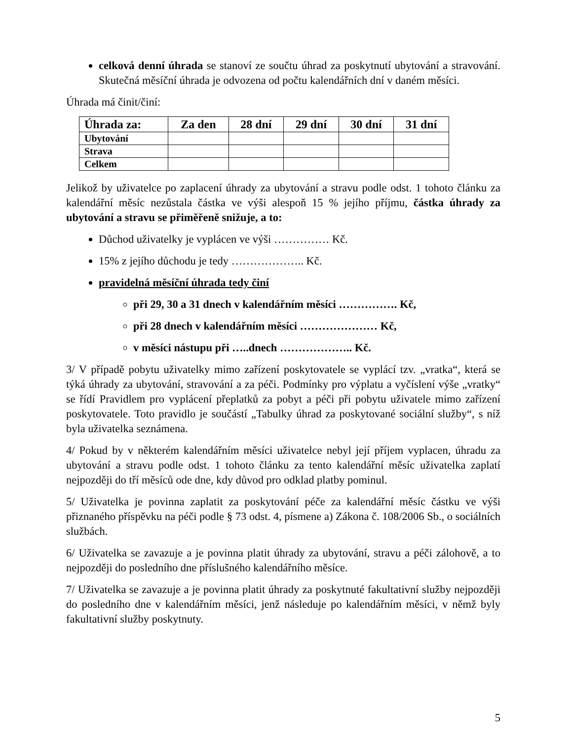celková denní úhrada se stanoví ze součtu úhrad za poskytnutí ubytování a stravování. Skutečná měsíční úhrada je odvozena od počtu kalendářních dní v daném měsíci.
Úhrada má činit/činí:
| Úhrada za: | Za den | 28 dní | 29 dní | 30 dní | 31 dní |
| --- | --- | --- | --- | --- | --- |
| Ubytování | | | | | |
| Strava | | | | | |
| Celkem | | | | | |
Jelikož by uživatelce po zaplacení úhrady za ubytování a stravu podle odst. 1 tohoto článku za kalendářní měsíc nezůstala částka ve výši alespoň 15 % jejího příjmu, částka úhrady za ubytování a stravu se přiměřeně snižuje, a to:
Důchod uživatelky je vyplácen ve výši …………… Kč.
15% z jejího důchodu je tedy ……………….. Kč.
pravidelná měsíční úhrada tedy činí
při 29, 30 a 31 dnech v kalendářním měsíci ……………. Kč,
při 28 dnech v kalendářním měsíci ………………… Kč,
v měsíci nástupu při …..dnech ……………….. Kč.
3/ V případě pobytu uživatelky mimo zařízení poskytovatele se vyplácí tzv. „vratka“, která se týká úhrady za ubytování, stravování a za péči. Podmínky pro výplatu a vyčíslení výše „vratky“ se řídí Pravidlem pro vyplácení přeplatků za pobyt a péči při pobytu uživatele mimo zařízení poskytovatele. Toto pravidlo je součástí „Tabulky úhrad za poskytované sociální služby“, s níž byla uživatelka seznámena.
4/ Pokud by v některém kalendářním měsíci uživatelce nebyl její příjem vyplacen, úhradu za ubytování a stravu podle odst. 1 tohoto článku za tento kalendářní měsíc uživatelka zaplatí nejpozději do tří měsíců ode dne, kdy důvod pro odklad platby pominul.
5/ Uživatelka je povinna zaplatit za poskytování péče za kalendářní měsíc částku ve výši přiznaného příspěvku na péči podle § 73 odst. 4, písmene a) Zákona č. 108/2006 Sb., o sociálních službách.
6/ Uživatelka se zavazuje a je povinna platit úhrady za ubytování, stravu a péči zálohově, a to nejpozději do posledního dne příslušného kalendářního měsíce.
7/ Uživatelka se zavazuje a je povinna platit úhrady za poskytnuté fakultativní služby nejpozději do posledního dne v kalendářním měsíci, jenž následuje po kalendářním měsíci, v němž byly fakultativní služby poskytnuty.
5